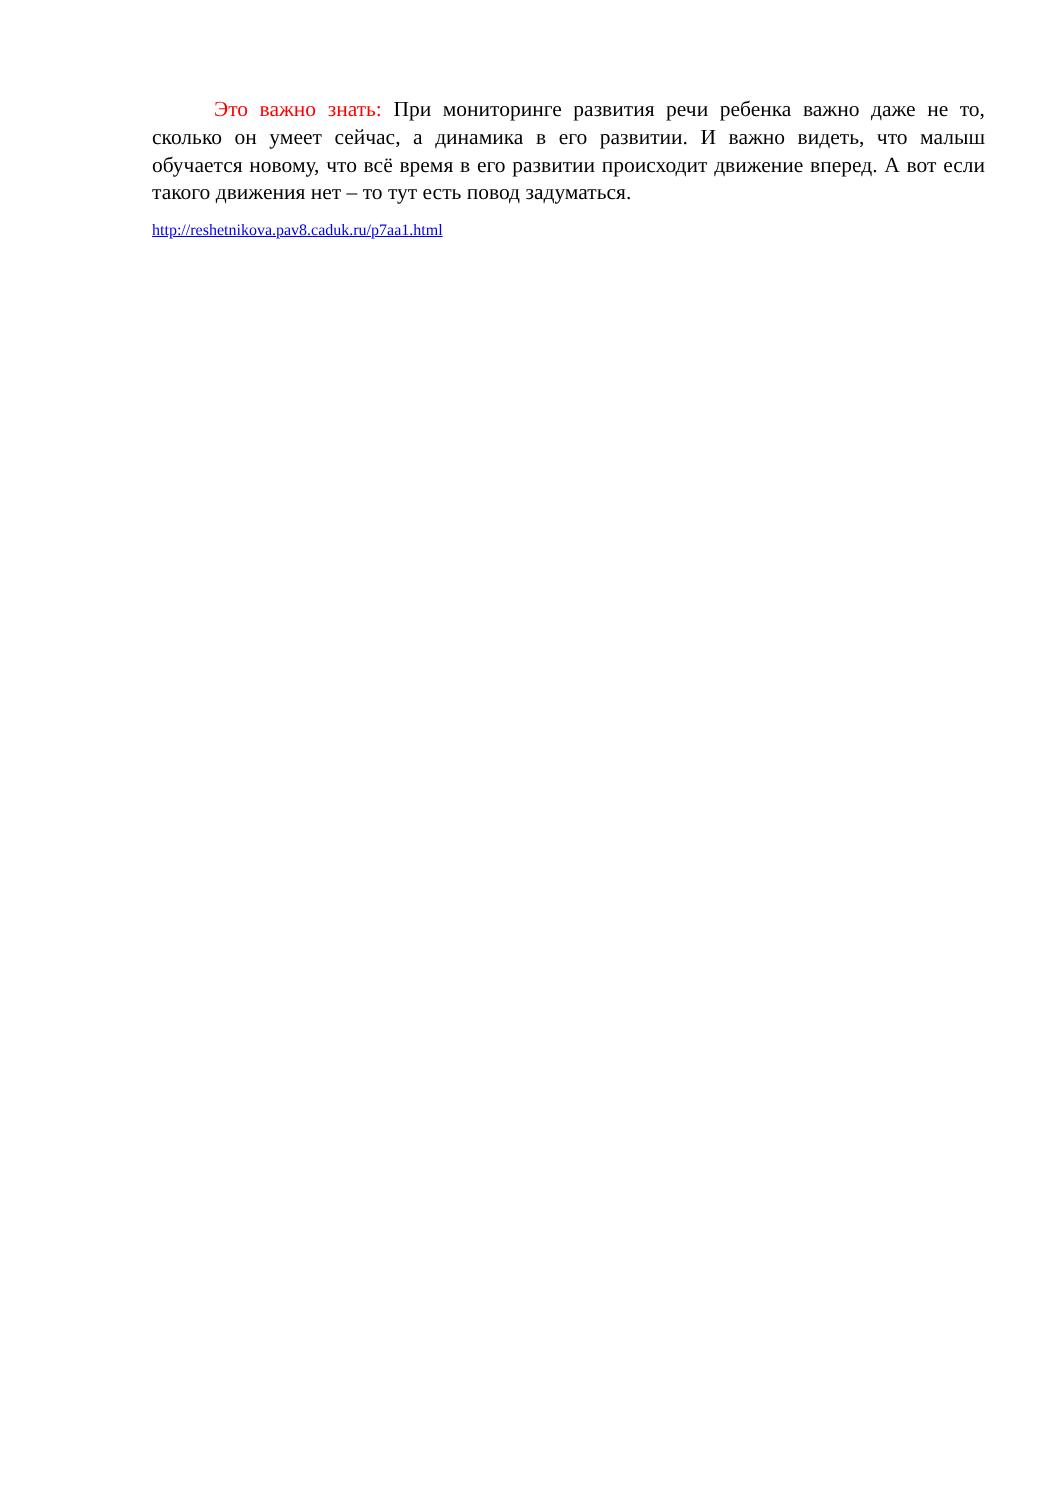Это важно знать: При мониторинге развития речи ребенка важно даже не то, сколько он умеет сейчас, а динамика в его развитии. И важно видеть, что малыш обучается новому, что всё время в его развитии происходит движение вперед. А вот если такого движения нет – то тут есть повод задуматься.
http://reshetnikova.pav8.caduk.ru/p7aa1.html